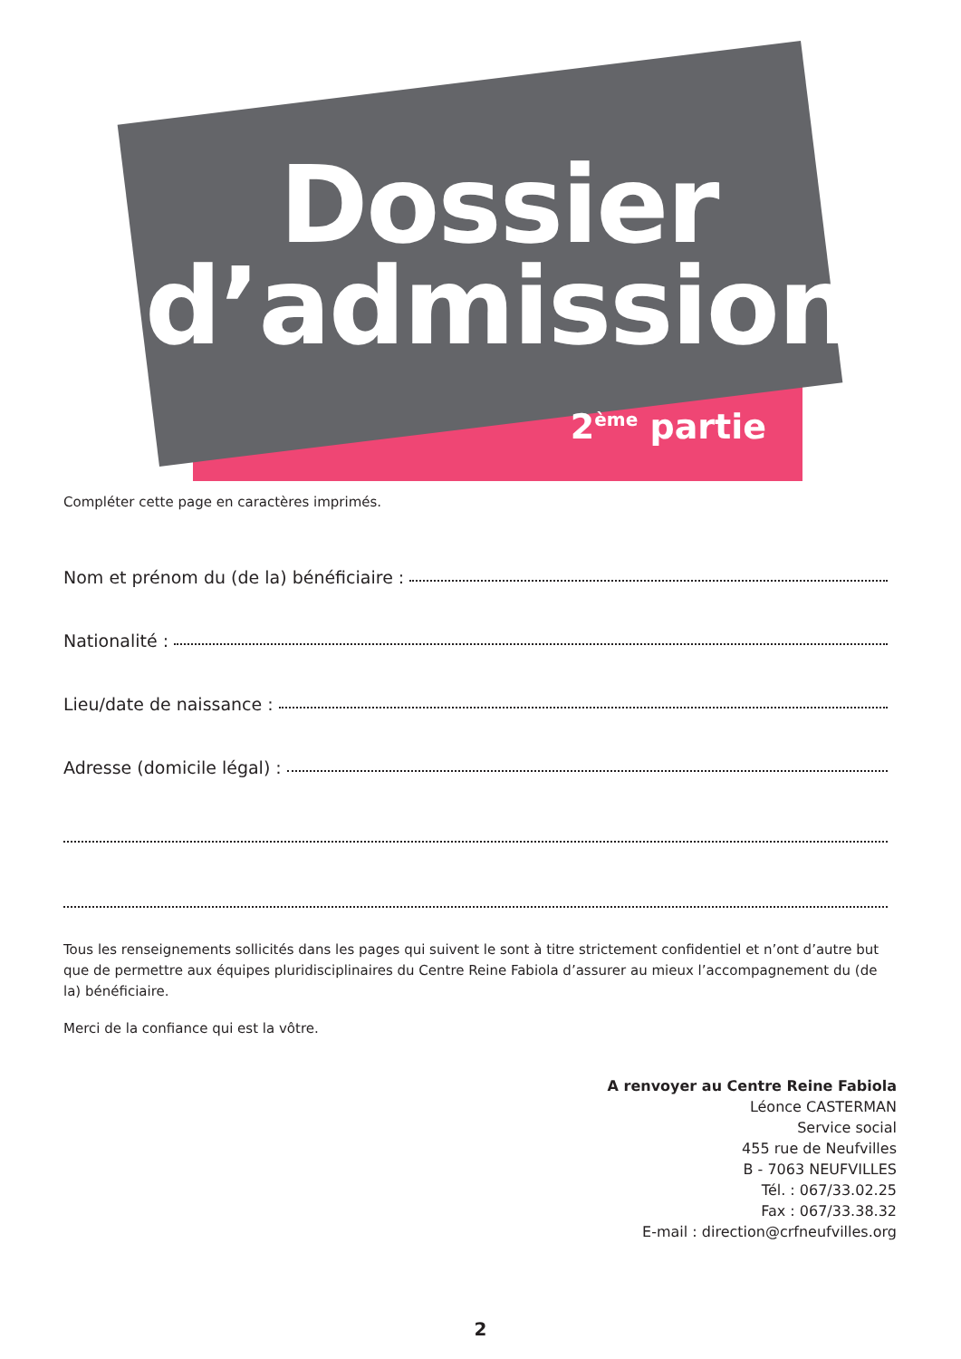Dossier
d’admission
2<sup>ème</sup> partie
Compléter cette page en caractères imprimés.
Nom et prénom du (de la) bénéficiaire :
Nationalité :
Lieu/date de naissance :
Adresse (domicile légal) :
Tous les renseignements sollicités dans les pages qui suivent le sont à titre strictement confidentiel et n’ont d’autre but que de permettre aux équipes pluridisciplinaires du Centre Reine Fabiola d’assurer au mieux l’accompagnement du (de la) bénéficiaire.
Merci de la confiance qui est la vôtre.
A renvoyer au Centre Reine Fabiola
Léonce CASTERMAN
Service social
455 rue de Neufvilles
B - 7063 NEUFVILLES
Tél. : 067/33.02.25
Fax : 067/33.38.32
E-mail : direction@crfneufvilles.org
2